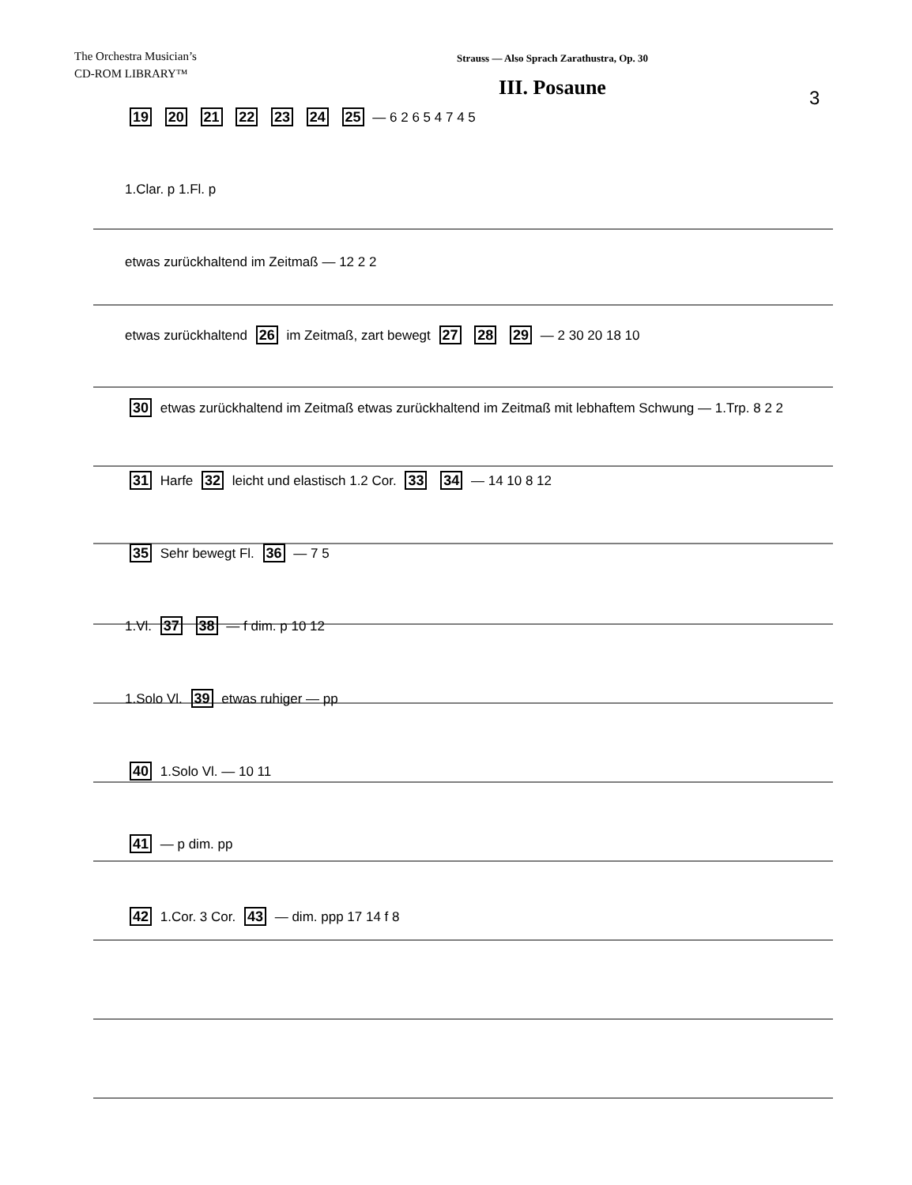The Orchestra Musician’s
CD-ROM LIBRARY™
Strauss — Also Sprach Zarathustra, Op. 30
III. Posaune
3
19 20 21 22 23 24 25 — 6 2 6 5 4 7 4 5
1.Clar. p 1.Fl. p
etwas zurückhaltend im Zeitmaß — 12 2 2
etwas zurückhaltend 26 im Zeitmaß, zart bewegt 27 28 29 — 2 30 20 18 10
30 etwas zurückhaltend im Zeitmaß etwas zurückhaltend im Zeitmaß mit lebhaftem Schwung — 1.Trp. 8 2 2
31 Harfe 32 leicht und elastisch 1.2 Cor. 33 34 — 14 10 8 12
35 Sehr bewegt Fl. 36 — 7 5
1.Vl. 37 38 — f dim. p 10 12
1.Solo Vl. 39 etwas ruhiger — pp
40 1.Solo Vl. — 10 11
41 — p dim. pp
42 1.Cor. 3 Cor. 43 — dim. ppp 17 14 f 8